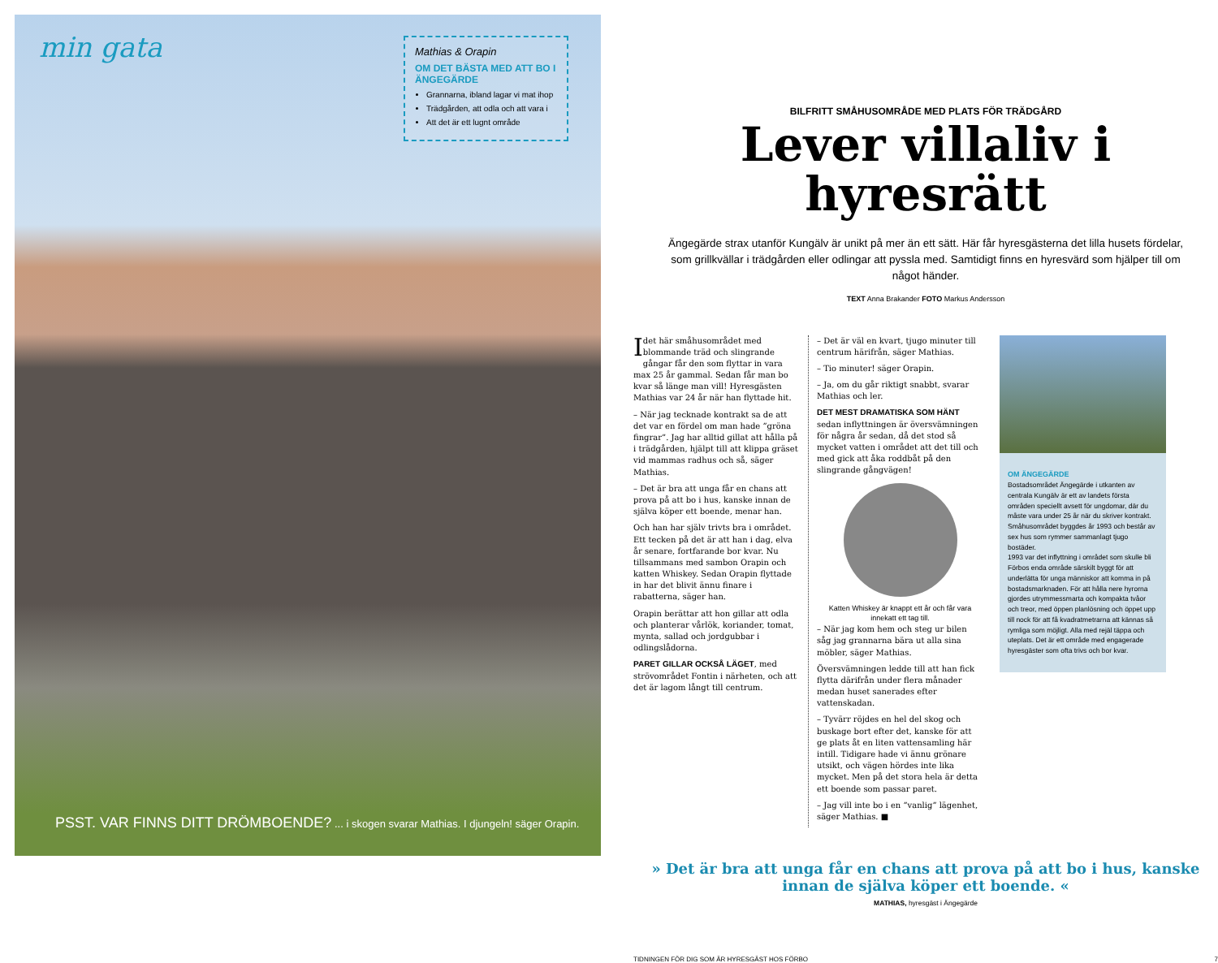min gata
Mathias & Orapin
OM DET BÄSTA MED ATT BO I ÄNGEGÄRDE
Grannarna, ibland lagar vi mat ihop
Trädgården, att odla och att vara i
Att det är ett lugnt område
PSST. VAR FINNS DITT DRÖMBOENDE? ... i skogen svarar Mathias. I djungeln! säger Orapin.
BILFRITT SMÅHUSOMRÅDE MED PLATS FÖR TRÄDGÅRD
Lever villaliv i hyresrätt
Ängegärde strax utanför Kungälv är unikt på mer än ett sätt. Här får hyresgästerna det lilla husets fördelar, som grillkvällar i trädgården eller odlingar att pyssla med. Samtidigt finns en hyresvärd som hjälper till om något händer.
TEXT Anna Brakander FOTO Markus Andersson
I det här småhusområdet med blommande träd och slingrande gångar får den som flyttar in vara max 25 år gammal. Sedan får man bo kvar så länge man vill! Hyresgästen Mathias var 24 år när han flyttade hit.
– När jag tecknade kontrakt sa de att det var en fördel om man hade ”gröna fingrar”. Jag har alltid gillat att hålla på i trädgården, hjälpt till att klippa gräset vid mammas radhus och så, säger Mathias.
– Det är bra att unga får en chans att prova på att bo i hus, kanske innan de själva köper ett boende, menar han.
Och han har själv trivts bra i området. Ett tecken på det är att han i dag, elva år senare, fortfarande bor kvar. Nu tillsammans med sambon Orapin och katten Whiskey. Sedan Orapin flyttade in har det blivit ännu finare i rabatterna, säger han.
Orapin berättar att hon gillar att odla och planterar vårlök, koriander, tomat, mynta, sallad och jordgubbar i odlingslådorna.
PARET GILLAR OCKSÅ LÄGET, med strövområdet Fontin i närheten, och att det är lagom långt till centrum.
– Det är väl en kvart, tjugo minuter till centrum härifrån, säger Mathias.
– Tio minuter! säger Orapin.
– Ja, om du går riktigt snabbt, svarar Mathias och ler.
DET MEST DRAMATISKA SOM HÄNT sedan inflyttningen är översvämningen för några år sedan, då det stod så mycket vatten i området att det till och med gick att åka roddbåt på den slingrande gångvägen!
Katten Whiskey är knappt ett år och får vara innekatt ett tag till.
– När jag kom hem och steg ur bilen såg jag grannarna bära ut alla sina möbler, säger Mathias.
Översvämningen ledde till att han fick flytta därifrån under flera månader medan huset sanerades efter vattenskadan.
– Tyvärr röjdes en hel del skog och buskage bort efter det, kanske för att ge plats åt en liten vattensamling här intill. Tidigare hade vi ännu grönare utsikt, och vägen hördes inte lika mycket. Men på det stora hela är detta ett boende som passar paret.
– Jag vill inte bo i en ”vanlig” lägenhet, säger Mathias. ■
OM ÄNGEGÄRDE
Bostadsområdet Ängegärde i utkanten av centrala Kungälv är ett av landets första områden speciellt avsett för ungdomar, där du måste vara under 25 år när du skriver kontrakt. Småhusområdet byggdes år 1993 och består av sex hus som rymmer sammanlagt tjugo bostäder.
1993 var det inflyttning i området som skulle bli Förbos enda område särskilt byggt för att underlätta för unga människor att komma in på bostadsmarknaden. För att hålla nere hyrorna gjordes utrymmessmarta och kompakta tvåor och treor, med öppen planlösning och öppet upp till nock för att få kvadratmetrarna att kännas så rymliga som möjligt. Alla med rejäl täppa och uteplats. Det är ett område med engagerade hyresgäster som ofta trivs och bor kvar.
» Det är bra att unga får en chans att prova på att bo i hus, kanske innan de själva köper ett boende. «
MATHIAS, hyresgäst i Ängegärde
TIDNINGEN FÖR DIG SOM ÄR HYRESGÄST HOS FÖRBO 7